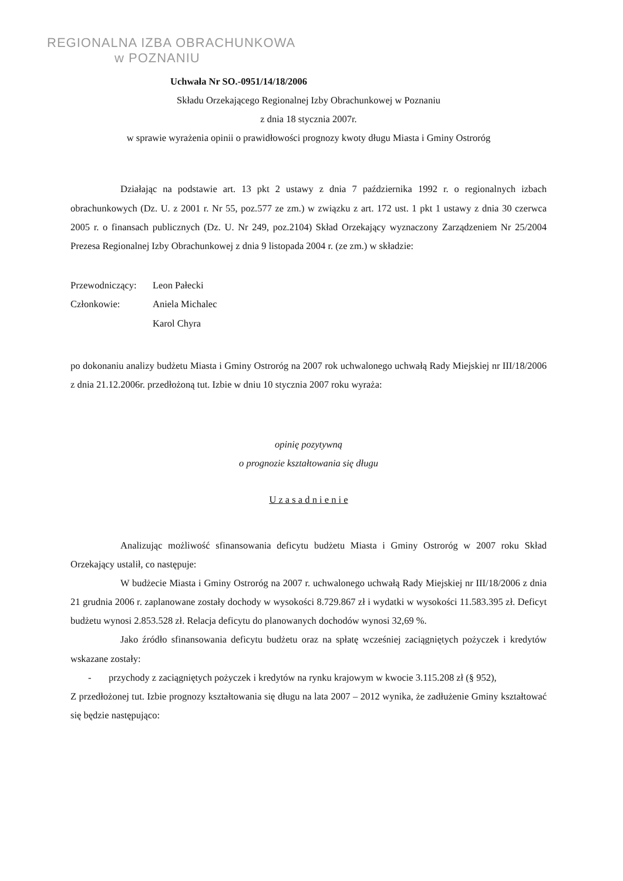REGIONALNA IZBA OBRACHUNKOWA
w POZNANIU
Uchwała Nr SO.-0951/14/18/2006
Składu Orzekającego Regionalnej Izby Obrachunkowej w Poznaniu
z dnia 18 stycznia 2007r.
w sprawie wyrażenia opinii o prawidłowości prognozy kwoty długu Miasta i Gminy Ostroróg
Działając na podstawie art. 13 pkt 2 ustawy z dnia 7 października 1992 r. o regionalnych izbach obrachunkowych (Dz. U. z 2001 r. Nr 55, poz.577 ze zm.) w związku z art. 172 ust. 1 pkt 1 ustawy z dnia 30 czerwca 2005 r. o finansach publicznych (Dz. U. Nr 249, poz.2104) Skład Orzekający wyznaczony Zarządzeniem Nr 25/2004 Prezesa Regionalnej Izby Obrachunkowej z dnia 9 listopada 2004 r. (ze zm.) w składzie:
Przewodniczący: Leon Pałecki
Członkowie: Aniela Michalec
Karol Chyra
po dokonaniu analizy budżetu Miasta i Gminy Ostroróg na 2007 rok uchwalonego uchwałą Rady Miejskiej nr III/18/2006 z dnia 21.12.2006r. przedłożoną tut. Izbie w dniu 10 stycznia 2007 roku wyraża:
opinię pozytywną
o prognozie kształtowania się długu
U z a s a d n i e n i e
Analizując możliwość sfinansowania deficytu budżetu Miasta i Gminy Ostroróg w 2007 roku Skład Orzekający ustalił, co następuje:
W budżecie Miasta i Gminy Ostroróg na 2007 r. uchwalonego uchwałą Rady Miejskiej nr III/18/2006 z dnia 21 grudnia 2006 r. zaplanowane zostały dochody w wysokości 8.729.867 zł i wydatki w wysokości 11.583.395 zł. Deficyt budżetu wynosi 2.853.528 zł. Relacja deficytu do planowanych dochodów wynosi 32,69 %.
Jako źródło sfinansowania deficytu budżetu oraz na spłatę wcześniej zaciągniętych pożyczek i kredytów wskazane zostały:
- przychody z zaciągniętych pożyczek i kredytów na rynku krajowym w kwocie 3.115.208 zł (§ 952),
Z przedłożonej tut. Izbie prognozy kształtowania się długu na lata 2007 – 2012 wynika, że zadłużenie Gminy kształtować się będzie następująco: